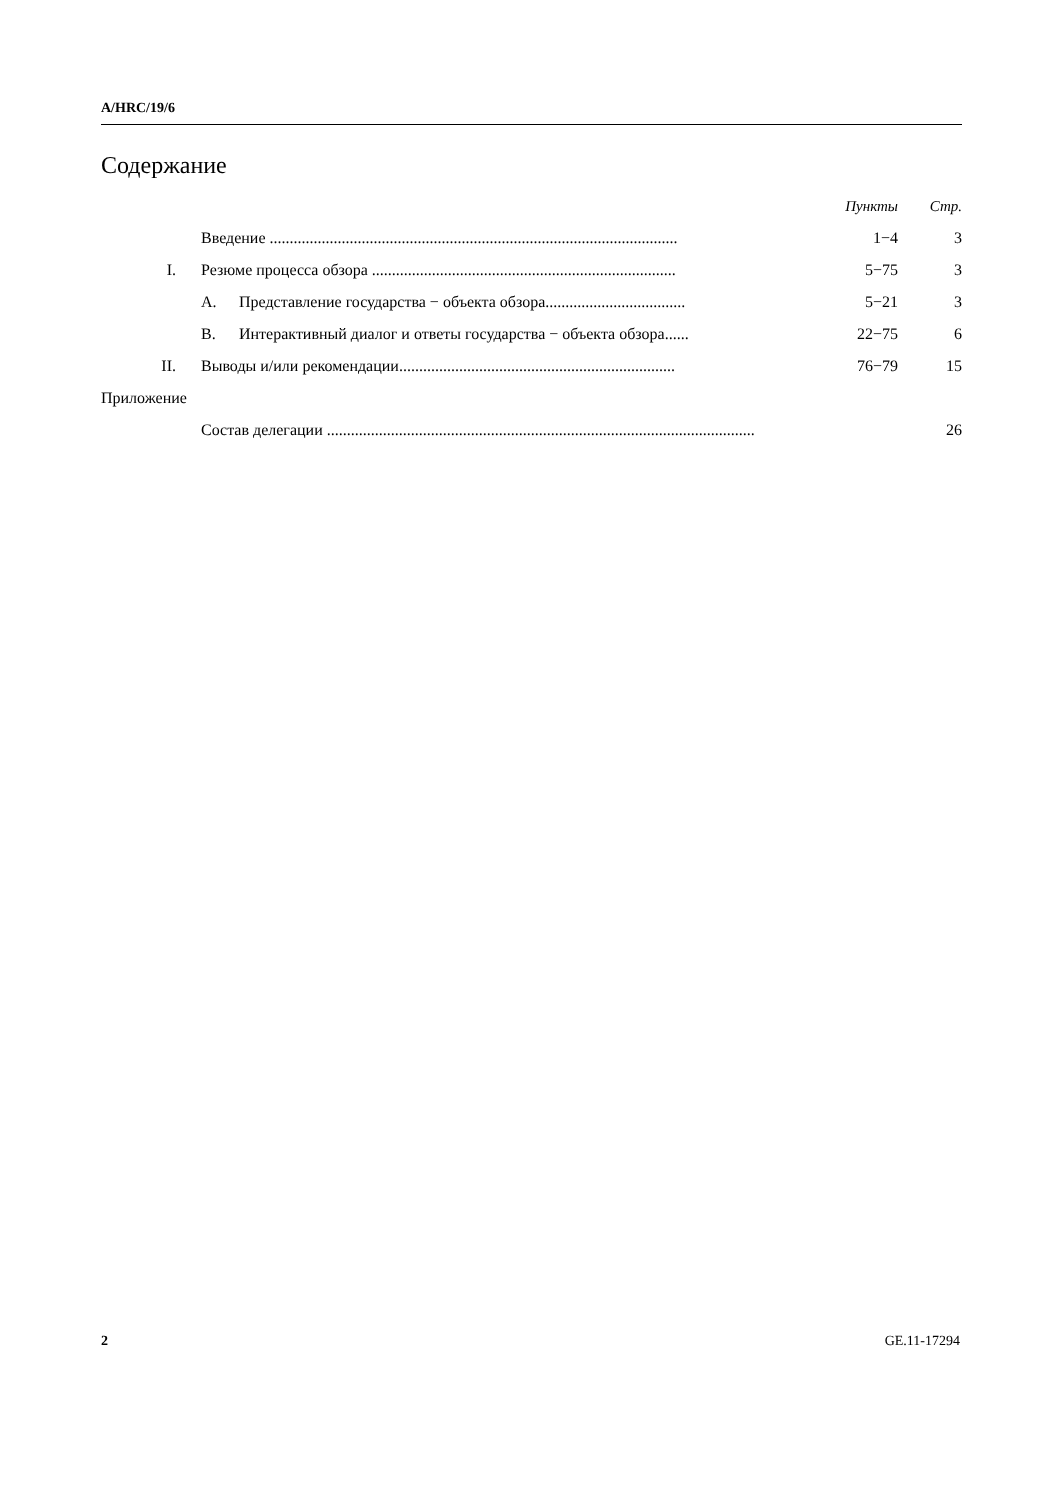A/HRC/19/6
Содержание
| | | | Пункты | Стр. |
| | Введение ...................................................................................................... | | 1−4 | 3 |
| I. | Резюме процесса обзора ............................................................................ | | 5−75 | 3 |
| | A. | Представление государства − объекта обзора................................... | 5−21 | 3 |
| | B. | Интерактивный диалог и ответы государства − объекта обзора...... | 22−75 | 6 |
| II. | Выводы и/или рекомендации..................................................................... | | 76−79 | 15 |
| Приложение | | | | |
| | Состав делегации ........................................................................................................... | | | 26 |
2 GE.11-17294